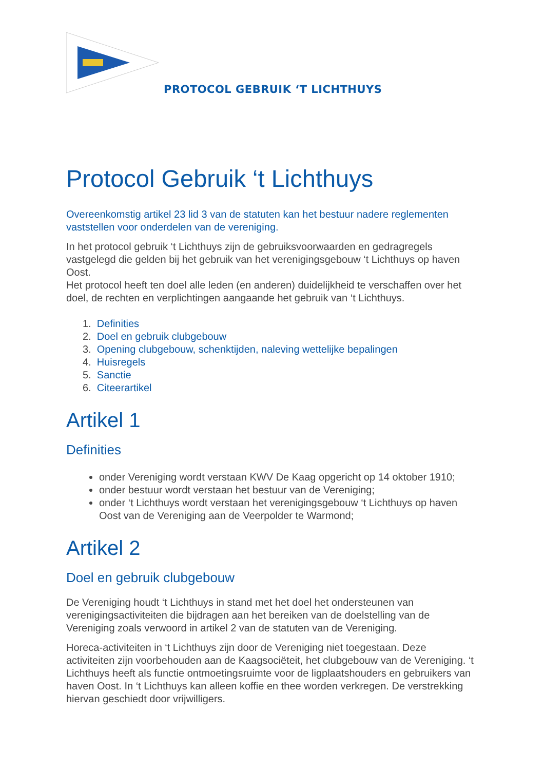PROTOCOL GEBRUIK ‘T LICHTHUYS
Protocol Gebruik ‘t Lichthuys
Overeenkomstig artikel 23 lid 3 van de statuten kan het bestuur nadere reglementen vaststellen voor onderdelen van de vereniging.
In het protocol gebruik ‘t Lichthuys zijn de gebruiksvoorwaarden en gedragregels vastgelegd die gelden bij het gebruik van het verenigingsgebouw ‘t Lichthuys op haven Oost.
Het protocol heeft ten doel alle leden (en anderen) duidelijkheid te verschaffen over het doel, de rechten en verplichtingen aangaande het gebruik van ‘t Lichthuys.
1. Definities
2. Doel en gebruik clubgebouw
3. Opening clubgebouw, schenktijden, naleving wettelijke bepalingen
4. Huisregels
5. Sanctie
6. Citeerartikel
Artikel 1
Definities
onder Vereniging wordt verstaan KWV De Kaag opgericht op 14 oktober 1910;
onder bestuur wordt verstaan het bestuur van de Vereniging;
onder ‘t Lichthuys wordt verstaan het verenigingsgebouw ‘t Lichthuys op haven Oost van de Vereniging aan de Veerpolder te Warmond;
Artikel 2
Doel en gebruik clubgebouw
De Vereniging houdt ‘t Lichthuys in stand met het doel het ondersteunen van verenigingsactiviteiten die bijdragen aan het bereiken van de doelstelling van de Vereniging zoals verwoord in artikel 2 van de statuten van de Vereniging.
Horeca-activiteiten in ‘t Lichthuys zijn door de Vereniging niet toegestaan. Deze activiteiten zijn voorbehouden aan de Kaagsociëteit, het clubgebouw van de Vereniging. ‘t Lichthuys heeft als functie ontmoetingsruimte voor de ligplaatshouders en gebruikers van haven Oost. In ‘t Lichthuys kan alleen koffie en thee worden verkregen. De verstrekking hiervan geschiedt door vrijwilligers.